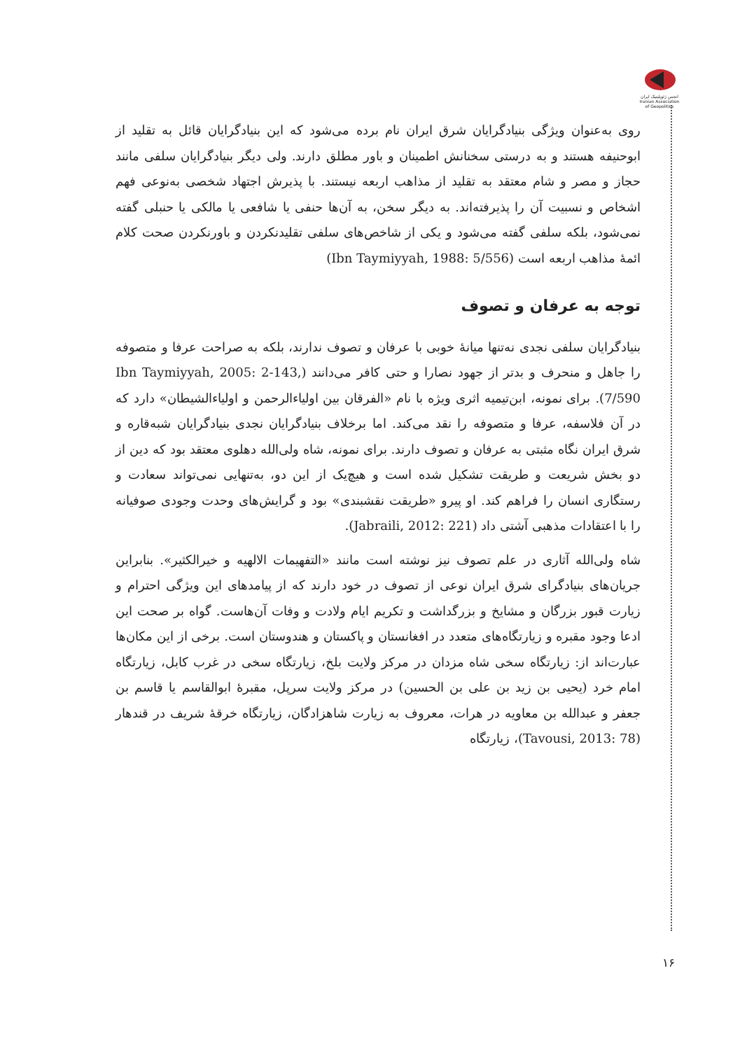انجمن ژئوپلیتیک ایران
Iranian Association of Geopolitics
روی به‌عنوان ویژگی بنیادگرایان شرق ایران نام برده می‌شود که این بنیادگرایان قائل به تقلید از ابوحنیفه هستند و به درستی سخنانش اطمینان و باور مطلق دارند. ولی دیگر بنیادگرایان سلفی مانند حجاز و مصر و شام معتقد به تقلید از مذاهب اربعه نیستند. با پذیرش اجتهاد شخصی به‌نوعی فهم اشخاص و نسبیت آن را پذیرفته‌اند. به دیگر سخن، به آن‌ها حنفی یا شافعی یا مالکی یا حنبلی گفته نمی‌شود، بلکه سلفی گفته می‌شود و یکی از شاخص‌های سلفی تقلیدنکردن و باورنکردن صحت کلام ائمهٔ مذاهب اربعه است (Ibn Taymiyyah, 1988: 5/556)
توجه به عرفان و تصوف
بنیادگرایان سلفی نجدی نه‌تنها میانهٔ خوبی با عرفان و تصوف ندارند، بلکه به صراحت عرفا و متصوفه را جاهل و منحرف و بدتر از جهود نصارا و حتی کافر می‌دانند (Ibn Taymiyyah, 2005: 2-143, 7/590). برای نمونه، ابن‌تیمیه اثری ویژه با نام «الفرقان بین اولیاءالرحمن و اولیاءالشیطان» دارد که در آن فلاسفه، عرفا و متصوفه را نقد می‌کند. اما برخلاف بنیادگرایان نجدی بنیادگرایان شبه‌قاره و شرق ایران نگاه مثبتی به عرفان و تصوف دارند. برای نمونه، شاه ولی‌الله دهلوی معتقد بود که دین از دو بخش شریعت و طریقت تشکیل شده است و هیچ‌یک از این دو، به‌تنهایی نمی‌تواند سعادت و رستگاری انسان را فراهم کند. او پیرو «طریقت نقشبندی» بود و گرایش‌های وحدت وجودی صوفیانه را با اعتقادات مذهبی آشتی داد (Jabraili, 2012: 221).
شاه ولی‌الله آثاری در علم تصوف نیز نوشته است مانند «التفهیمات الالهیه و خیرالکثیر». بنابراین جریان‌های بنیادگرای شرق ایران نوعی از تصوف در خود دارند که از پیامدهای این ویژگی احترام و زیارت قبور بزرگان و مشایخ و بزرگداشت و تکریم ایام ولادت و وفات آن‌هاست. گواه بر صحت این ادعا وجود مقبره و زیارتگاه‌های متعدد در افغانستان و پاکستان و هندوستان است. برخی از این مکان‌ها عبارت‌اند از: زیارتگاه سخی شاه مزدان در مرکز ولایت بلخ، زیارتگاه سخی در غرب کابل، زیارتگاه امام خرد (یحیی بن زید بن علی بن الحسین) در مرکز ولایت سرپل، مقبرهٔ ابوالقاسم یا قاسم بن جعفر و عبدالله بن معاویه در هرات، معروف به زیارت شاهزادگان، زیارتگاه خرقهٔ شریف در قندهار (Tavousi, 2013: 78)، زیارتگاه
۱۶